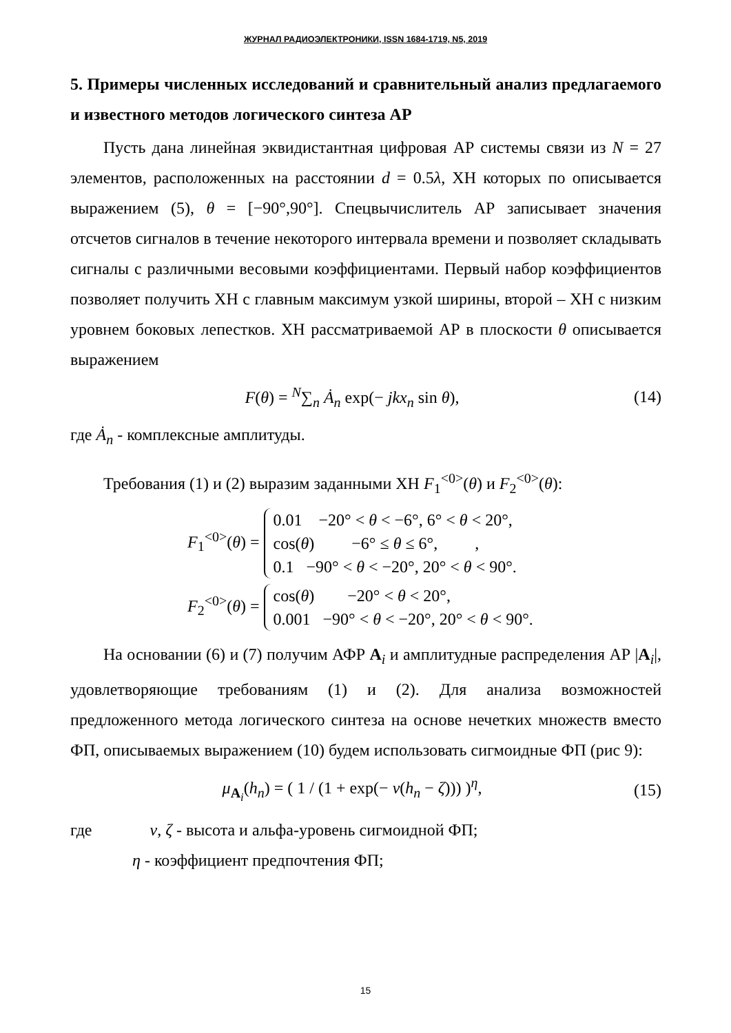ЖУРНАЛ РАДИОЭЛЕКТРОНИКИ, ISSN 1684-1719, N5, 2019
5. Примеры численных исследований и сравнительный анализ предлагаемого и известного методов логического синтеза АР
Пусть дана линейная эквидистантная цифровая АР системы связи из N = 27 элементов, расположенных на расстоянии d = 0.5λ, ХН которых по описывается выражением (5), θ = [−90°,90°]. Спецвычислитель АР записывает значения отсчетов сигналов в течение некоторого интервала времени и позволяет складывать сигналы с различными весовыми коэффициентами. Первый набор коэффициентов позволяет получить ХН с главным максимум узкой ширины, второй – ХН с низким уровнем боковых лепестков. ХН рассматриваемой АР в плоскости θ описывается выражением
F(θ) = <sup>N</sup>∑<sub>n</sub> Ȧ<sub>n</sub> exp(− jkx<sub>n</sub> sin θ), (14)
где Ȧ<sub>n</sub> - комплексные амплитуды.
Требования (1) и (2) выразим заданными ХН F<sub>1</sub><sup><0></sup>(θ) и F<sub>2</sub><sup><0></sup>(θ):
F<sub>1</sub><sup><0></sup>(θ) = 0.01 −20° < θ < −6°, 6° < θ < 20°,
cos(θ) −6° ≤ θ ≤ 6°, ,
0.1 −90° < θ < −20°, 20° < θ < 90°.
F<sub>2</sub><sup><0></sup>(θ) = cos(θ) −20° < θ < 20°,
0.001 −90° < θ < −20°, 20° < θ < 90°.
На основании (6) и (7) получим АФР A<sub>i</sub> и амплитудные распределения АР |A<sub>i</sub>|, удовлетворяющие требованиям (1) и (2). Для анализа возможностей предложенного метода логического синтеза на основе нечетких множеств вместо ФП, описываемых выражением (10) будем использовать сигмоидные ФП (рис 9):
μ<sub>A<sub>i</sub></sub>(h<sub>n</sub>) = ( 1 / (1 + exp(− ν(h<sub>n</sub> − ζ))) )<sup>η</sup>, (15)
где ν, ζ - высота и альфа-уровень сигмоидной ФП;
η - коэффициент предпочтения ФП;
15